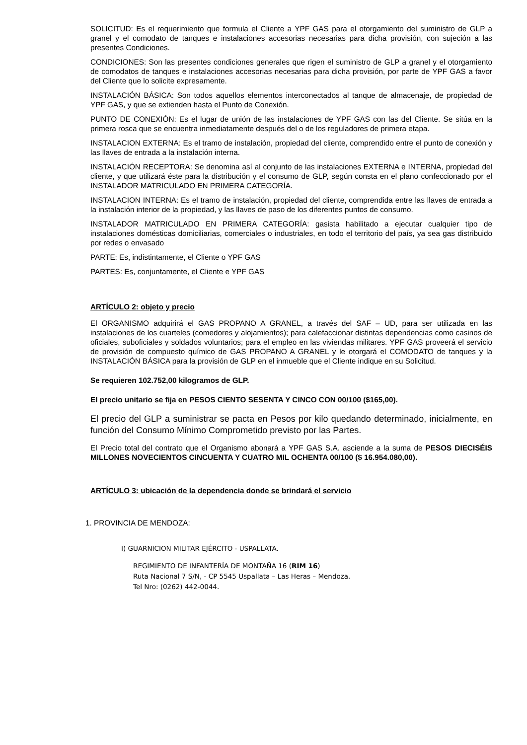SOLICITUD: Es el requerimiento que formula el Cliente a YPF GAS para el otorgamiento del suministro de GLP a granel y el comodato de tanques e instalaciones accesorias necesarias para dicha provisión, con sujeción a las presentes Condiciones.
CONDICIONES: Son las presentes condiciones generales que rigen el suministro de GLP a granel y el otorgamiento de comodatos de tanques e instalaciones accesorias necesarias para dicha provisión, por parte de YPF GAS a favor del Cliente que lo solicite expresamente.
INSTALACIÓN BÁSICA: Son todos aquellos elementos interconectados al tanque de almacenaje, de propiedad de YPF GAS, y que se extienden hasta el Punto de Conexión.
PUNTO DE CONEXIÓN: Es el lugar de unión de las instalaciones de YPF GAS con las del Cliente. Se sitúa en la primera rosca que se encuentra inmediatamente después del o de los reguladores de primera etapa.
INSTALACION EXTERNA: Es el tramo de instalación, propiedad del cliente, comprendido entre el punto de conexión y las llaves de entrada a la instalación interna.
INSTALACIÓN RECEPTORA: Se denomina así al conjunto de las instalaciones EXTERNA e INTERNA, propiedad del cliente, y que utilizará éste para la distribución y el consumo de GLP, según consta en el plano confeccionado por el INSTALADOR MATRICULADO EN PRIMERA CATEGORÍA.
INSTALACION INTERNA: Es el tramo de instalación, propiedad del cliente, comprendida entre las llaves de entrada a la instalación interior de la propiedad, y las llaves de paso de los diferentes puntos de consumo.
INSTALADOR MATRICULADO EN PRIMERA CATEGORÍA: gasista habilitado a ejecutar cualquier tipo de instalaciones domésticas domiciliarias, comerciales o industriales, en todo el territorio del país, ya sea gas distribuido por redes o envasado
PARTE: Es, indistintamente, el Cliente o YPF GAS
PARTES: Es, conjuntamente, el Cliente e YPF GAS
ARTÍCULO 2: objeto y precio
El ORGANISMO adquirirá el GAS PROPANO A GRANEL, a través del SAF – UD, para ser utilizada en las instalaciones de los cuarteles (comedores y alojamientos); para calefaccionar distintas dependencias como casinos de oficiales, suboficiales y soldados voluntarios; para el empleo en las viviendas militares. YPF GAS proveerá el servicio de provisión de compuesto químico de GAS PROPANO A GRANEL y le otorgará el COMODATO de tanques y la INSTALACIÓN BÁSICA para la provisión de GLP en el inmueble que el Cliente indique en su Solicitud.
Se requieren 102.752,00 kilogramos de GLP.
El precio unitario se fija en PESOS CIENTO SESENTA Y CINCO CON 00/100 ($165,00).
El precio del GLP a suministrar se pacta en Pesos por kilo quedando determinado, inicialmente, en función del Consumo Mínimo Comprometido previsto por las Partes.
El Precio total del contrato que el Organismo abonará a YPF GAS S.A. asciende a la suma de PESOS DIECISÉIS MILLONES NOVECIENTOS CINCUENTA Y CUATRO MIL OCHENTA 00/100 ($ 16.954.080,00).
ARTÍCULO 3: ubicación de la dependencia donde se brindará el servicio
1. PROVINCIA DE MENDOZA:
I) GUARNICION MILITAR EJÉRCITO - USPALLATA.
REGIMIENTO DE INFANTERÍA DE MONTAÑA 16 (RIM 16)
Ruta Nacional 7 S/N, - CP 5545 Uspallata – Las Heras – Mendoza.
Tel Nro: (0262) 442-0044.